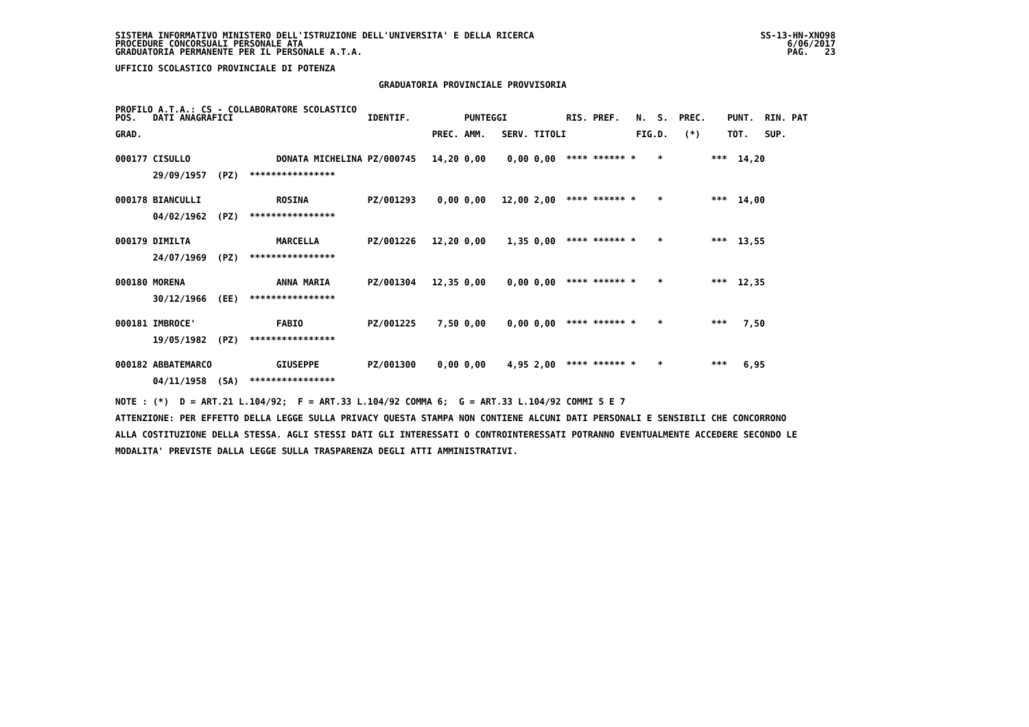SISTEMA INFORMATIVO MINISTERO DELL'ISTRUZIONE DELL'UNIVERSITA' E DELLA RICERCA
PROCEDURE CONCORSUALI PERSONALE ATA
GRADUATORIA PERMANENTE PER IL PERSONALE A.T.A.
SS-13-HN-XNO98
6/06/2017
PAG.   23
UFFICIO SCOLASTICO PROVINCIALE DI POTENZA
GRADUATORIA PROVINCIALE PROVVISORIA
PROFILO A.T.A.: CS - COLLABORATORE SCOLASTICO
| POS. | DATI ANAGRAFICI | | IDENTIF. | | PUNTEGGI | | | RIS. | PREF. | N. | S. | PREC. | PUNT. | RIN. | PAT |
| --- | --- | --- | --- | --- | --- | --- | --- | --- | --- | --- | --- | --- | --- | --- | --- |
| GRAD. | | | | PREC. | AMM. | SERV. | TITOLI | | | FIG. | D. | (*) | TOT. | SUP. | |
| 000177 | CISULLO | DONATA MICHELINA | PZ/000745 | 14,20 | 0,00 | 0,00 | 0,00 | **** | ****** * | | * | *** | 14,20 | | |
| | 29/09/1957 (PZ) **************** | | | | | | | | | | | | | | |
| 000178 | BIANCULLI | ROSINA | PZ/001293 | 0,00 | 0,00 | 12,00 | 2,00 | **** | ****** * | | * | *** | 14,00 | | |
| | 04/02/1962 (PZ) **************** | | | | | | | | | | | | | | |
| 000179 | DIMILTA | MARCELLA | PZ/001226 | 12,20 | 0,00 | 1,35 | 0,00 | **** | ****** * | | * | *** | 13,55 | | |
| | 24/07/1969 (PZ) **************** | | | | | | | | | | | | | | |
| 000180 | MORENA | ANNA MARIA | PZ/001304 | 12,35 | 0,00 | 0,00 | 0,00 | **** | ****** * | | * | *** | 12,35 | | |
| | 30/12/1966 (EE) **************** | | | | | | | | | | | | | | |
| 000181 | IMBROCE' | FABIO | PZ/001225 | 7,50 | 0,00 | 0,00 | 0,00 | **** | ****** * | | * | *** | 7,50 | | |
| | 19/05/1982 (PZ) **************** | | | | | | | | | | | | | | |
| 000182 | ABBATEMARCO | GIUSEPPE | PZ/001300 | 0,00 | 0,00 | 4,95 | 2,00 | **** | ****** * | | * | *** | 6,95 | | |
| | 04/11/1958 (SA) **************** | | | | | | | | | | | | | | |
NOTE : (*)  D = ART.21 L.104/92;  F = ART.33 L.104/92 COMMA 6;  G = ART.33 L.104/92 COMMI 5 E 7
ATTENZIONE: PER EFFETTO DELLA LEGGE SULLA PRIVACY QUESTA STAMPA NON CONTIENE ALCUNI DATI PERSONALI E SENSIBILI CHE CONCORRONO
ALLA COSTITUZIONE DELLA STESSA. AGLI STESSI DATI GLI INTERESSATI O CONTROINTERESSATI POTRANNO EVENTUALMENTE ACCEDERE SECONDO LE
MODALITA' PREVISTE DALLA LEGGE SULLA TRASPARENZA DEGLI ATTI AMMINISTRATIVI.